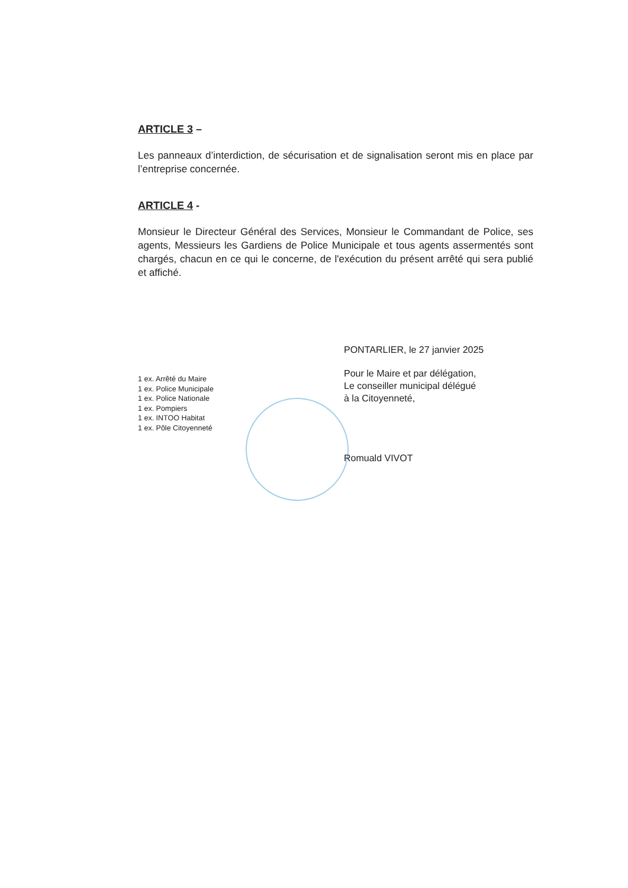ARTICLE 3 –
Les panneaux d’interdiction, de sécurisation et de signalisation seront mis en place par l’entreprise concernée.
ARTICLE 4 -
Monsieur le Directeur Général des Services, Monsieur le Commandant de Police, ses agents, Messieurs les Gardiens de Police Municipale et tous agents assermentés sont chargés, chacun en ce qui le concerne, de l'exécution du présent arrêté qui sera publié et affiché.
PONTARLIER, le 27 janvier 2025
1 ex. Arrêté du Maire
1 ex. Police Municipale
1 ex. Police Nationale
1 ex. Pompiers
1 ex. INTOO Habitat
1 ex. Pôle Citoyenneté
Pour le Maire et par délégation,
Le conseiller municipal délégué
à la Citoyenneté,
Romuald VIVOT